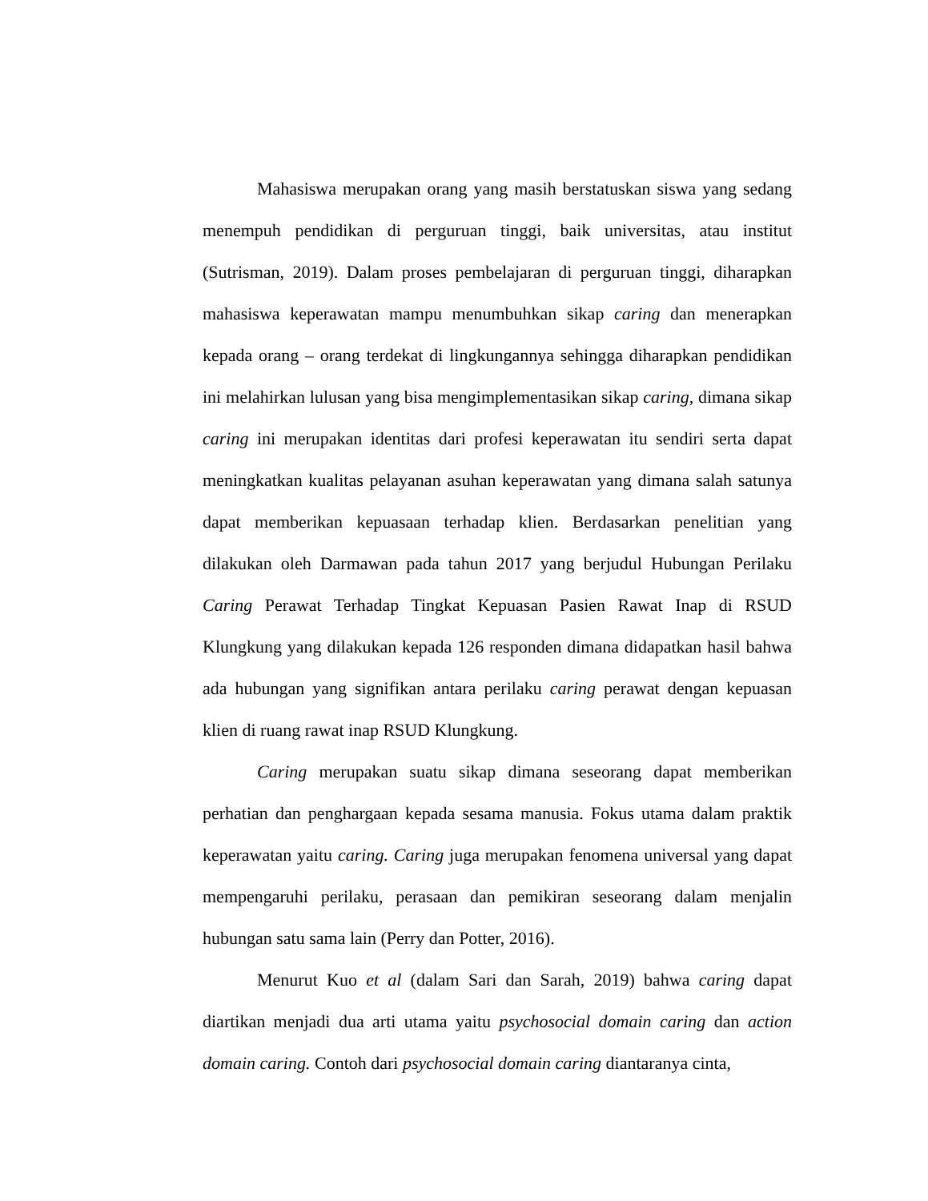Mahasiswa merupakan orang yang masih berstatuskan siswa yang sedang menempuh pendidikan di perguruan tinggi, baik universitas, atau institut (Sutrisman, 2019). Dalam proses pembelajaran di perguruan tinggi, diharapkan mahasiswa keperawatan mampu menumbuhkan sikap caring dan menerapkan kepada orang – orang terdekat di lingkungannya sehingga diharapkan pendidikan ini melahirkan lulusan yang bisa mengimplementasikan sikap caring, dimana sikap caring ini merupakan identitas dari profesi keperawatan itu sendiri serta dapat meningkatkan kualitas pelayanan asuhan keperawatan yang dimana salah satunya dapat memberikan kepuasaan terhadap klien. Berdasarkan penelitian yang dilakukan oleh Darmawan pada tahun 2017 yang berjudul Hubungan Perilaku Caring Perawat Terhadap Tingkat Kepuasan Pasien Rawat Inap di RSUD Klungkung yang dilakukan kepada 126 responden dimana didapatkan hasil bahwa ada hubungan yang signifikan antara perilaku caring perawat dengan kepuasan klien di ruang rawat inap RSUD Klungkung.
Caring merupakan suatu sikap dimana seseorang dapat memberikan perhatian dan penghargaan kepada sesama manusia. Fokus utama dalam praktik keperawatan yaitu caring. Caring juga merupakan fenomena universal yang dapat mempengaruhi perilaku, perasaan dan pemikiran seseorang dalam menjalin hubungan satu sama lain (Perry dan Potter, 2016).
Menurut Kuo et al (dalam Sari dan Sarah, 2019) bahwa caring dapat diartikan menjadi dua arti utama yaitu psychosocial domain caring dan action domain caring. Contoh dari psychosocial domain caring diantaranya cinta,